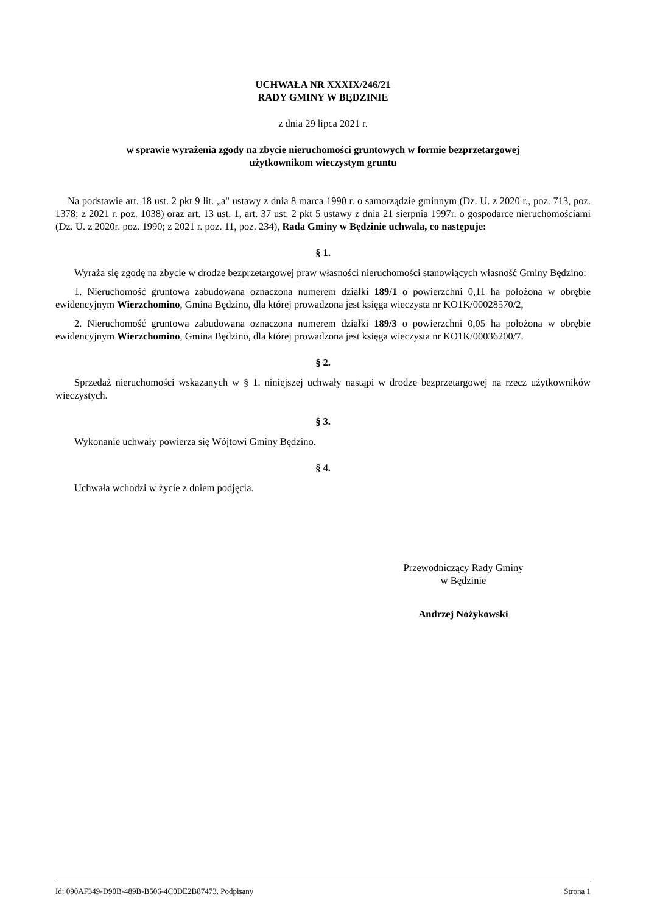UCHWAŁA NR XXXIX/246/21
RADY GMINY W BĘDZINIE
z dnia 29 lipca 2021 r.
w sprawie wyrażenia zgody na zbycie nieruchomości gruntowych w formie bezprzetargowej
użytkownikom wieczystym gruntu
Na podstawie art. 18 ust. 2 pkt 9 lit. „a" ustawy z dnia 8 marca 1990 r. o samorządzie gminnym (Dz. U. z 2020 r., poz. 713, poz. 1378; z 2021 r. poz. 1038) oraz art. 13 ust. 1, art. 37 ust. 2 pkt 5 ustawy z dnia 21 sierpnia 1997r. o gospodarce nieruchomościami (Dz. U. z 2020r. poz. 1990; z 2021 r. poz. 11, poz. 234), Rada Gminy w Będzinie uchwala, co następuje:
§ 1.
Wyraża się zgodę na zbycie w drodze bezprzetargowej praw własności nieruchomości stanowiących własność Gminy Będzino:
1. Nieruchomość gruntowa zabudowana oznaczona numerem działki 189/1 o powierzchni 0,11 ha położona w obrębie ewidencyjnym Wierzchomino, Gmina Będzino, dla której prowadzona jest księga wieczysta nr KO1K/00028570/2,
2. Nieruchomość gruntowa zabudowana oznaczona numerem działki 189/3 o powierzchni 0,05 ha położona w obrębie ewidencyjnym Wierzchomino, Gmina Będzino, dla której prowadzona jest księga wieczysta nr KO1K/00036200/7.
§ 2.
Sprzedaż nieruchomości wskazanych w § 1. niniejszej uchwały nastąpi w drodze bezprzetargowej na rzecz użytkowników wieczystych.
§ 3.
Wykonanie uchwały powierza się Wójtowi Gminy Będzino.
§ 4.
Uchwała wchodzi w życie z dniem podjęcia.
Przewodniczący Rady Gminy
w Będzinie
Andrzej Nożykowski
Id: 090AF349-D90B-489B-B506-4C0DE2B87473. Podpisany Strona 1